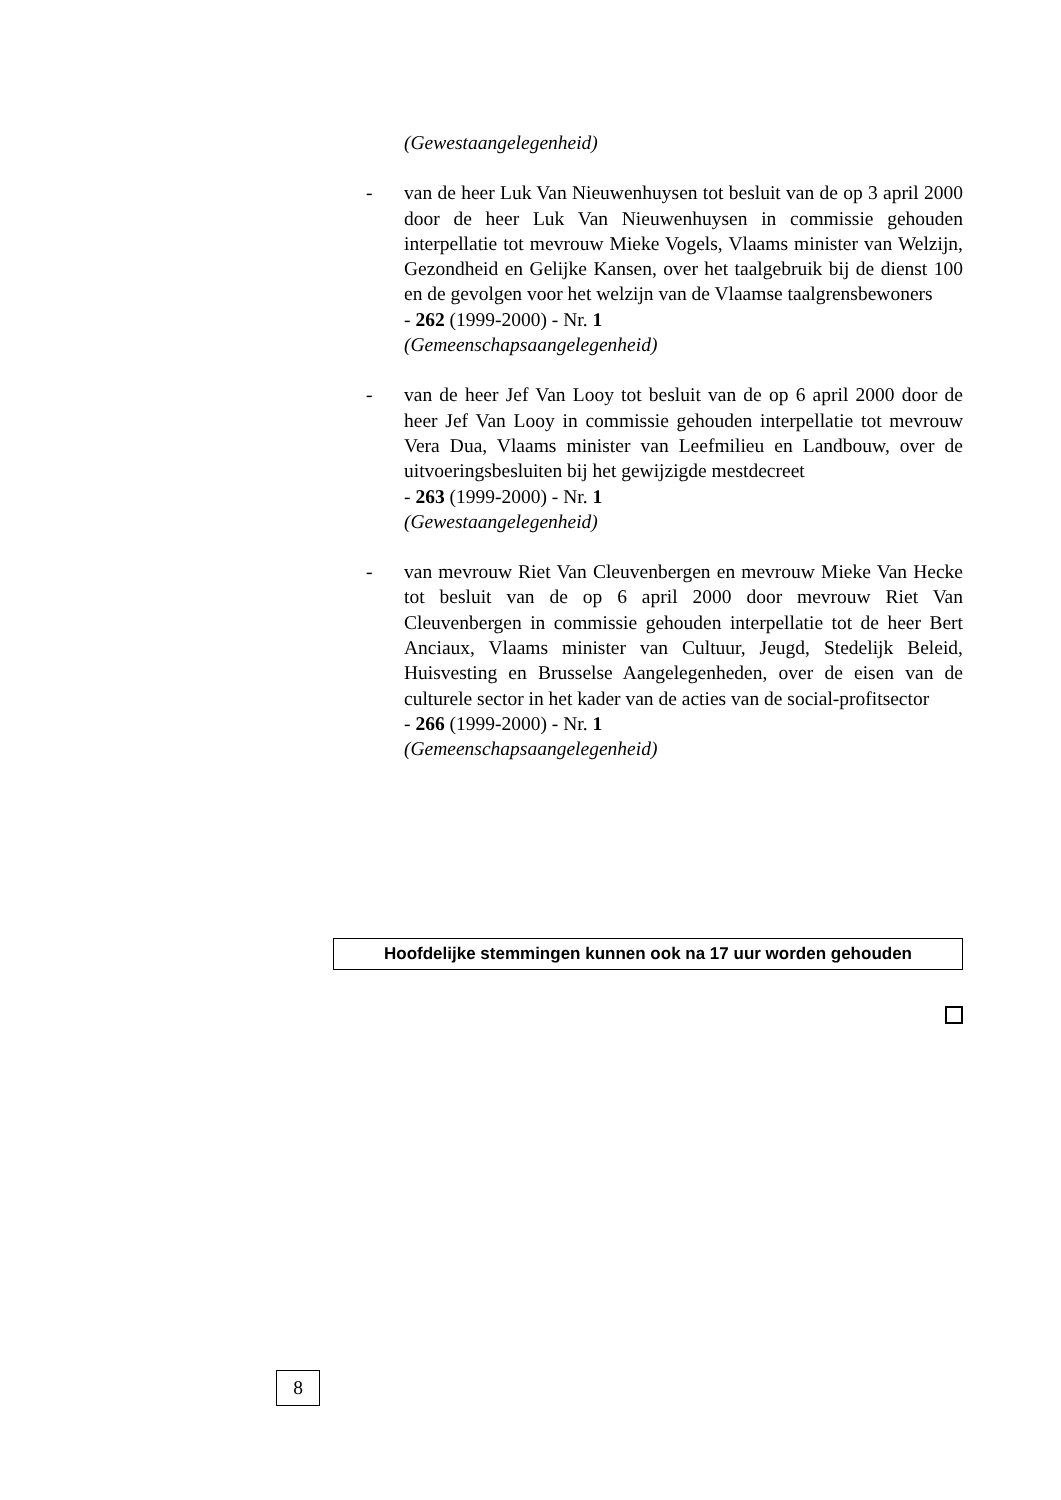(Gewestaangelegenheid)
- van de heer Luk Van Nieuwenhuysen tot besluit van de op 3 april 2000 door de heer Luk Van Nieuwenhuysen in commissie gehouden interpellatie tot mevrouw Mieke Vogels, Vlaams minister van Welzijn, Gezondheid en Gelijke Kansen, over het taalgebruik bij de dienst 100 en de gevolgen voor het welzijn van de Vlaamse taalgrensbewoners
- 262 (1999-2000) - Nr. 1
(Gemeenschapsaangelegenheid)
- van de heer Jef Van Looy tot besluit van de op 6 april 2000 door de heer Jef Van Looy in commissie gehouden interpellatie tot mevrouw Vera Dua, Vlaams minister van Leefmilieu en Landbouw, over de uitvoeringsbesluiten bij het gewijzigde mestdecreet
- 263 (1999-2000) - Nr. 1
(Gewestaangelegenheid)
- van mevrouw Riet Van Cleuvenbergen en mevrouw Mieke Van Hecke tot besluit van de op 6 april 2000 door mevrouw Riet Van Cleuvenbergen in commissie gehouden interpellatie tot de heer Bert Anciaux, Vlaams minister van Cultuur, Jeugd, Stedelijk Beleid, Huisvesting en Brusselse Aangelegenheden, over de eisen van de culturele sector in het kader van de acties van de social-profitsector
- 266 (1999-2000) - Nr. 1
(Gemeenschapsaangelegenheid)
Hoofdelijke stemmingen kunnen ook na 17 uur worden gehouden
8